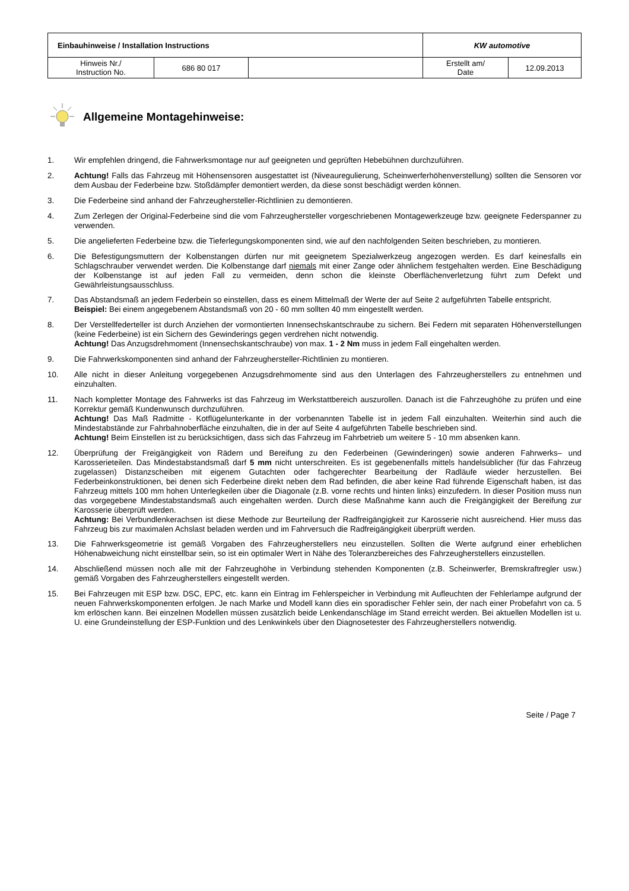| Einbauhinweise / Installation Instructions | | | KW automotive | |
| Hinweis Nr./ Instruction No. | 686 80 017 | | Erstellt am/ Date | 12.09.2013 |
Allgemeine Montagehinweise:
1. Wir empfehlen dringend, die Fahrwerksmontage nur auf geeigneten und geprüften Hebebühnen durchzuführen.
2. Achtung! Falls das Fahrzeug mit Höhensensoren ausgestattet ist (Niveauregulierung, Scheinwerferhöhenverstellung) sollten die Sensoren vor dem Ausbau der Federbeine bzw. Stoßdämpfer demontiert werden, da diese sonst beschädigt werden können.
3. Die Federbeine sind anhand der Fahrzeughersteller-Richtlinien zu demontieren.
4. Zum Zerlegen der Original-Federbeine sind die vom Fahrzeughersteller vorgeschriebenen Montagewerkzeuge bzw. geeignete Federspanner zu verwenden.
5. Die angelieferten Federbeine bzw. die Tieferlegungskomponenten sind, wie auf den nachfolgenden Seiten beschrieben, zu montieren.
6. Die Befestigungsmuttern der Kolbenstangen dürfen nur mit geeignetem Spezialwerkzeug angezogen werden. Es darf keinesfalls ein Schlagschrauber verwendet werden. Die Kolbenstange darf niemals mit einer Zange oder ähnlichem festgehalten werden. Eine Beschädigung der Kolbenstange ist auf jeden Fall zu vermeiden, denn schon die kleinste Oberflächenverletzung führt zum Defekt und Gewährleistungsausschluss.
7. Das Abstandsmaß an jedem Federbein so einstellen, dass es einem Mittelmaß der Werte der auf Seite 2 aufgeführten Tabelle entspricht.
Beispiel: Bei einem angegebenem Abstandsmaß von 20 - 60 mm sollten 40 mm eingestellt werden.
8. Der Verstellfederteller ist durch Anziehen der vormontierten Innensechskantschraube zu sichern. Bei Federn mit separaten Höhenverstellungen (keine Federbeine) ist ein Sichern des Gewinderings gegen verdrehen nicht notwendig.
Achtung! Das Anzugsdrehmoment (Innensechskantschraube) von max. 1 - 2 Nm muss in jedem Fall eingehalten werden.
9. Die Fahrwerkskomponenten sind anhand der Fahrzeughersteller-Richtlinien zu montieren.
10. Alle nicht in dieser Anleitung vorgegebenen Anzugsdrehmomente sind aus den Unterlagen des Fahrzeugherstellers zu entnehmen und einzuhalten.
11. Nach kompletter Montage des Fahrwerks ist das Fahrzeug im Werkstattbereich auszurollen. Danach ist die Fahrzeughöhe zu prüfen und eine Korrektur gemäß Kundenwunsch durchzuführen.
Achtung! Das Maß Radmitte - Kotflügelunterkante in der vorbenannten Tabelle ist in jedem Fall einzuhalten. Weiterhin sind auch die Mindestabstände zur Fahrbahnoberfläche einzuhalten, die in der auf Seite 4 aufgeführten Tabelle beschrieben sind.
Achtung! Beim Einstellen ist zu berücksichtigen, dass sich das Fahrzeug im Fahrbetrieb um weitere 5 - 10 mm absenken kann.
12. Überprüfung der Freigängigkeit von Rädern und Bereifung zu den Federbeinen (Gewinderingen) sowie anderen Fahrwerks– und Karosserieteilen. Das Mindestabstandsmaß darf 5 mm nicht unterschreiten. Es ist gegebenenfalls mittels handelsüblicher (für das Fahrzeug zugelassen) Distanzscheiben mit eigenem Gutachten oder fachgerechter Bearbeitung der Radläufe wieder herzustellen. Bei Federbeinkonstruktionen, bei denen sich Federbeine direkt neben dem Rad befinden, die aber keine Rad führende Eigenschaft haben, ist das Fahrzeug mittels 100 mm hohen Unterlegkeilen über die Diagonale (z.B. vorne rechts und hinten links) einzufedern. In dieser Position muss nun das vorgegebene Mindestabstandsmaß auch eingehalten werden. Durch diese Maßnahme kann auch die Freigängigkeit der Bereifung zur Karosserie überprüft werden.
Achtung: Bei Verbundlenkerachsen ist diese Methode zur Beurteilung der Radfreigängigkeit zur Karosserie nicht ausreichend. Hier muss das Fahrzeug bis zur maximalen Achslast beladen werden und im Fahrversuch die Radfreigängigkeit überprüft werden.
13. Die Fahrwerksgeometrie ist gemäß Vorgaben des Fahrzeugherstellers neu einzustellen. Sollten die Werte aufgrund einer erheblichen Höhenabweichung nicht einstellbar sein, so ist ein optimaler Wert in Nähe des Toleranzbereiches des Fahrzeugherstellers einzustellen.
14. Abschließend müssen noch alle mit der Fahrzeughöhe in Verbindung stehenden Komponenten (z.B. Scheinwerfer, Bremskraftregler usw.) gemäß Vorgaben des Fahrzeugherstellers eingestellt werden.
15. Bei Fahrzeugen mit ESP bzw. DSC, EPC, etc. kann ein Eintrag im Fehlerspeicher in Verbindung mit Aufleuchten der Fehlerlampe aufgrund der neuen Fahrwerkskomponenten erfolgen. Je nach Marke und Modell kann dies ein sporadischer Fehler sein, der nach einer Probefahrt von ca. 5 km erlöschen kann. Bei einzelnen Modellen müssen zusätzlich beide Lenkendanschläge im Stand erreicht werden. Bei aktuellen Modellen ist u. U. eine Grundeinstellung der ESP-Funktion und des Lenkwinkels über den Diagnosetester des Fahrzeugherstellers notwendig.
Seite / Page 7